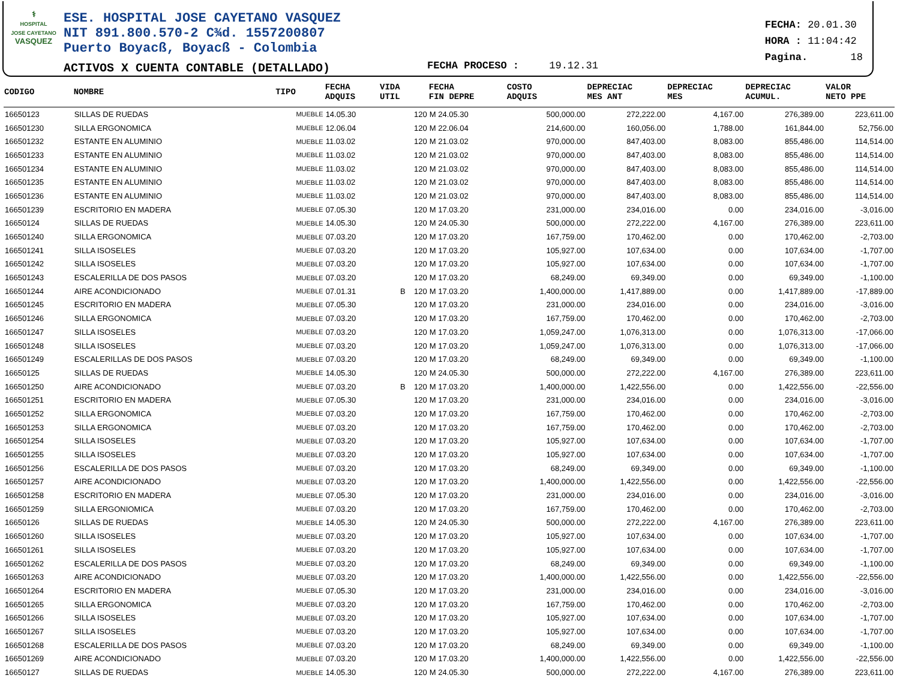⚕
HOSPITAL
JOSE CAYETANO
VASQUEZ
ESE. HOSPITAL JOSE CAYETANO VASQUEZ
NIT 891.800.570-2 C¾d. 1557200807
Puerto Boyacß, Boyacß - Colombia
ACTIVOS X CUENTA CONTABLE (DETALLADO)
FECHA PROCESO : 19.12.31
FECHA: 20.01.30
HORA : 11:04:42
Pagina. 18
| CODIGO | NOMBRE | TIPO | FECHA ADQUIS | VIDA UTIL | FECHA FIN DEPRE | COSTO ADQUIS | DEPRECIAC MES ANT | DEPRECIAC MES | DEPRECIAC ACUMUL. | VALOR NETO PPE |
| --- | --- | --- | --- | --- | --- | --- | --- | --- | --- | --- |
| 16650123 | SILLAS DE RUEDAS | MUEBLE | 14.05.30 | 120 | M 24.05.30 | 500,000.00 | 272,222.00 | 4,167.00 | 276,389.00 | 223,611.00 |
| 166501230 | SILLA ERGONOMICA | MUEBLE | 12.06.04 | 120 | M 22.06.04 | 214,600.00 | 160,056.00 | 1,788.00 | 161,844.00 | 52,756.00 |
| 166501232 | ESTANTE EN ALUMINIO | MUEBLE | 11.03.02 | 120 | M 21.03.02 | 970,000.00 | 847,403.00 | 8,083.00 | 855,486.00 | 114,514.00 |
| 166501233 | ESTANTE EN ALUMINIO | MUEBLE | 11.03.02 | 120 | M 21.03.02 | 970,000.00 | 847,403.00 | 8,083.00 | 855,486.00 | 114,514.00 |
| 166501234 | ESTANTE EN ALUMINIO | MUEBLE | 11.03.02 | 120 | M 21.03.02 | 970,000.00 | 847,403.00 | 8,083.00 | 855,486.00 | 114,514.00 |
| 166501235 | ESTANTE EN ALUMINIO | MUEBLE | 11.03.02 | 120 | M 21.03.02 | 970,000.00 | 847,403.00 | 8,083.00 | 855,486.00 | 114,514.00 |
| 166501236 | ESTANTE EN ALUMINIO | MUEBLE | 11.03.02 | 120 | M 21.03.02 | 970,000.00 | 847,403.00 | 8,083.00 | 855,486.00 | 114,514.00 |
| 166501239 | ESCRITORIO EN MADERA | MUEBLE | 07.05.30 | 120 | M 17.03.20 | 231,000.00 | 234,016.00 | 0.00 | 234,016.00 | -3,016.00 |
| 16650124 | SILLAS DE RUEDAS | MUEBLE | 14.05.30 | 120 | M 24.05.30 | 500,000.00 | 272,222.00 | 4,167.00 | 276,389.00 | 223,611.00 |
| 166501240 | SILLA ERGONOMICA | MUEBLE | 07.03.20 | 120 | M 17.03.20 | 167,759.00 | 170,462.00 | 0.00 | 170,462.00 | -2,703.00 |
| 166501241 | SILLA ISOSELES | MUEBLE | 07.03.20 | 120 | M 17.03.20 | 105,927.00 | 107,634.00 | 0.00 | 107,634.00 | -1,707.00 |
| 166501242 | SILLA ISOSELES | MUEBLE | 07.03.20 | 120 | M 17.03.20 | 105,927.00 | 107,634.00 | 0.00 | 107,634.00 | -1,707.00 |
| 166501243 | ESCALERILLA DE DOS PASOS | MUEBLE | 07.03.20 | 120 | M 17.03.20 | 68,249.00 | 69,349.00 | 0.00 | 69,349.00 | -1,100.00 |
| 166501244 | AIRE ACONDICIONADO | MUEBLE | 07.01.31 | B 120 | M 17.03.20 | 1,400,000.00 | 1,417,889.00 | 0.00 | 1,417,889.00 | -17,889.00 |
| 166501245 | ESCRITORIO EN MADERA | MUEBLE | 07.05.30 | 120 | M 17.03.20 | 231,000.00 | 234,016.00 | 0.00 | 234,016.00 | -3,016.00 |
| 166501246 | SILLA ERGONOMICA | MUEBLE | 07.03.20 | 120 | M 17.03.20 | 167,759.00 | 170,462.00 | 0.00 | 170,462.00 | -2,703.00 |
| 166501247 | SILLA ISOSELES | MUEBLE | 07.03.20 | 120 | M 17.03.20 | 1,059,247.00 | 1,076,313.00 | 0.00 | 1,076,313.00 | -17,066.00 |
| 166501248 | SILLA ISOSELES | MUEBLE | 07.03.20 | 120 | M 17.03.20 | 1,059,247.00 | 1,076,313.00 | 0.00 | 1,076,313.00 | -17,066.00 |
| 166501249 | ESCALERILLAS DE DOS PASOS | MUEBLE | 07.03.20 | 120 | M 17.03.20 | 68,249.00 | 69,349.00 | 0.00 | 69,349.00 | -1,100.00 |
| 16650125 | SILLAS DE RUEDAS | MUEBLE | 14.05.30 | 120 | M 24.05.30 | 500,000.00 | 272,222.00 | 4,167.00 | 276,389.00 | 223,611.00 |
| 166501250 | AIRE ACONDICIONADO | MUEBLE | 07.03.20 | B 120 | M 17.03.20 | 1,400,000.00 | 1,422,556.00 | 0.00 | 1,422,556.00 | -22,556.00 |
| 166501251 | ESCRITORIO EN MADERA | MUEBLE | 07.05.30 | 120 | M 17.03.20 | 231,000.00 | 234,016.00 | 0.00 | 234,016.00 | -3,016.00 |
| 166501252 | SILLA ERGONOMICA | MUEBLE | 07.03.20 | 120 | M 17.03.20 | 167,759.00 | 170,462.00 | 0.00 | 170,462.00 | -2,703.00 |
| 166501253 | SILLA ERGONOMICA | MUEBLE | 07.03.20 | 120 | M 17.03.20 | 167,759.00 | 170,462.00 | 0.00 | 170,462.00 | -2,703.00 |
| 166501254 | SILLA ISOSELES | MUEBLE | 07.03.20 | 120 | M 17.03.20 | 105,927.00 | 107,634.00 | 0.00 | 107,634.00 | -1,707.00 |
| 166501255 | SILLA ISOSELES | MUEBLE | 07.03.20 | 120 | M 17.03.20 | 105,927.00 | 107,634.00 | 0.00 | 107,634.00 | -1,707.00 |
| 166501256 | ESCALERILLA DE DOS PASOS | MUEBLE | 07.03.20 | 120 | M 17.03.20 | 68,249.00 | 69,349.00 | 0.00 | 69,349.00 | -1,100.00 |
| 166501257 | AIRE ACONDICIONADO | MUEBLE | 07.03.20 | 120 | M 17.03.20 | 1,400,000.00 | 1,422,556.00 | 0.00 | 1,422,556.00 | -22,556.00 |
| 166501258 | ESCRITORIO EN MADERA | MUEBLE | 07.05.30 | 120 | M 17.03.20 | 231,000.00 | 234,016.00 | 0.00 | 234,016.00 | -3,016.00 |
| 166501259 | SILLA ERGONIOMICA | MUEBLE | 07.03.20 | 120 | M 17.03.20 | 167,759.00 | 170,462.00 | 0.00 | 170,462.00 | -2,703.00 |
| 16650126 | SILLAS DE RUEDAS | MUEBLE | 14.05.30 | 120 | M 24.05.30 | 500,000.00 | 272,222.00 | 4,167.00 | 276,389.00 | 223,611.00 |
| 166501260 | SILLA ISOSELES | MUEBLE | 07.03.20 | 120 | M 17.03.20 | 105,927.00 | 107,634.00 | 0.00 | 107,634.00 | -1,707.00 |
| 166501261 | SILLA ISOSELES | MUEBLE | 07.03.20 | 120 | M 17.03.20 | 105,927.00 | 107,634.00 | 0.00 | 107,634.00 | -1,707.00 |
| 166501262 | ESCALERILLA DE DOS PASOS | MUEBLE | 07.03.20 | 120 | M 17.03.20 | 68,249.00 | 69,349.00 | 0.00 | 69,349.00 | -1,100.00 |
| 166501263 | AIRE ACONDICIONADO | MUEBLE | 07.03.20 | 120 | M 17.03.20 | 1,400,000.00 | 1,422,556.00 | 0.00 | 1,422,556.00 | -22,556.00 |
| 166501264 | ESCRITORIO EN MADERA | MUEBLE | 07.05.30 | 120 | M 17.03.20 | 231,000.00 | 234,016.00 | 0.00 | 234,016.00 | -3,016.00 |
| 166501265 | SILLA ERGONOMICA | MUEBLE | 07.03.20 | 120 | M 17.03.20 | 167,759.00 | 170,462.00 | 0.00 | 170,462.00 | -2,703.00 |
| 166501266 | SILLA ISOSELES | MUEBLE | 07.03.20 | 120 | M 17.03.20 | 105,927.00 | 107,634.00 | 0.00 | 107,634.00 | -1,707.00 |
| 166501267 | SILLA ISOSELES | MUEBLE | 07.03.20 | 120 | M 17.03.20 | 105,927.00 | 107,634.00 | 0.00 | 107,634.00 | -1,707.00 |
| 166501268 | ESCALERILLA DE DOS PASOS | MUEBLE | 07.03.20 | 120 | M 17.03.20 | 68,249.00 | 69,349.00 | 0.00 | 69,349.00 | -1,100.00 |
| 166501269 | AIRE ACONDICIONADO | MUEBLE | 07.03.20 | 120 | M 17.03.20 | 1,400,000.00 | 1,422,556.00 | 0.00 | 1,422,556.00 | -22,556.00 |
| 16650127 | SILLAS DE RUEDAS | MUEBLE | 14.05.30 | 120 | M 24.05.30 | 500,000.00 | 272,222.00 | 4,167.00 | 276,389.00 | 223,611.00 |